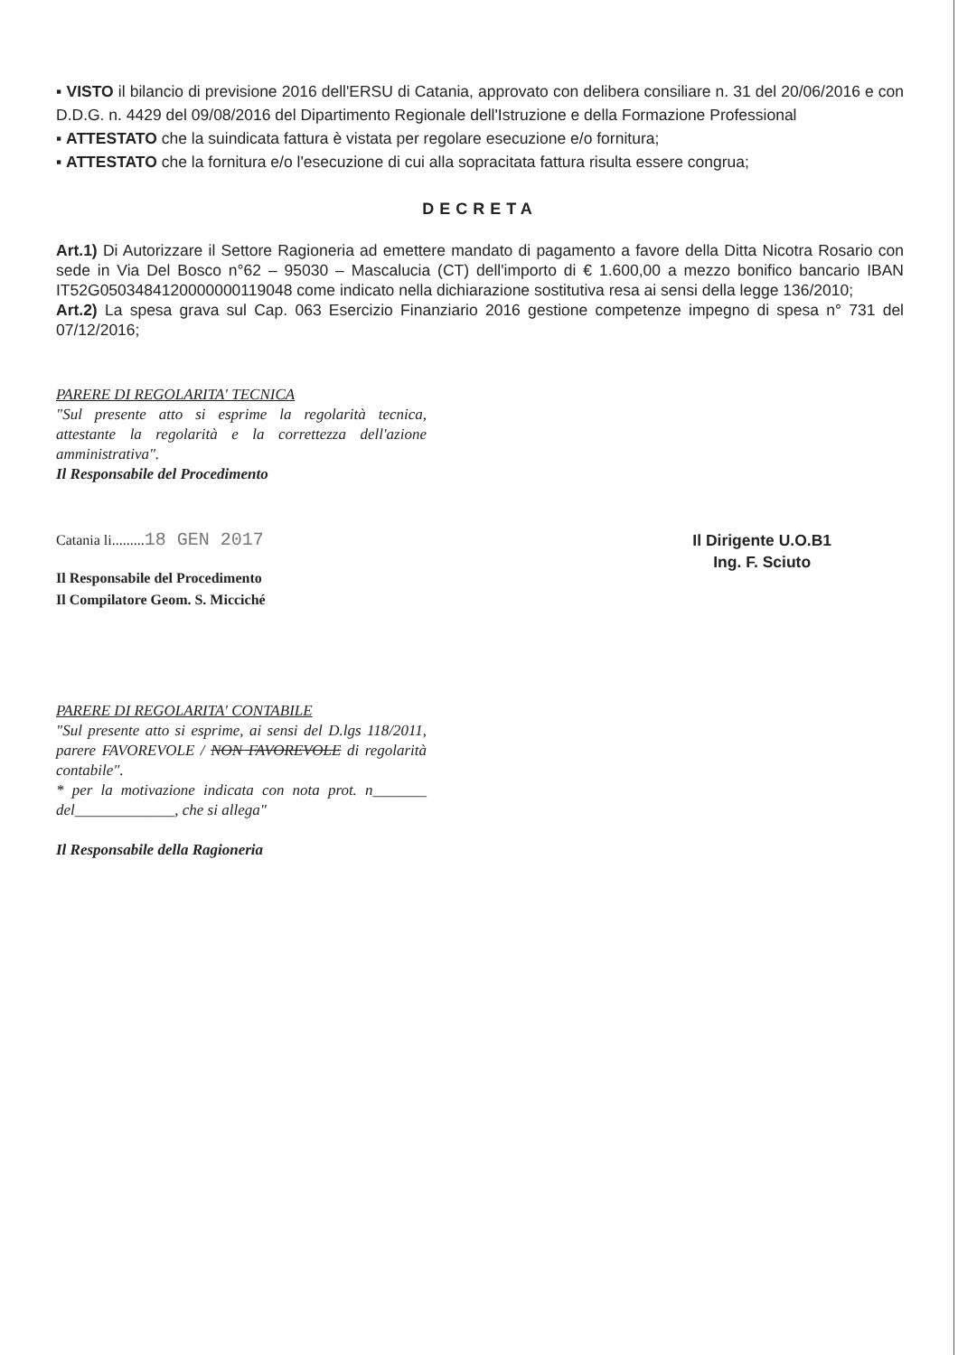▪ VISTO il bilancio di previsione 2016 dell'ERSU di Catania, approvato con delibera consiliare n. 31 del 20/06/2016 e con D.D.G. n. 4429 del 09/08/2016 del Dipartimento Regionale dell'Istruzione e della Formazione Professional
▪ ATTESTATO che la suindicata fattura è vistata per regolare esecuzione e/o fornitura;
▪ ATTESTATO che la fornitura e/o l'esecuzione di cui alla sopracitata fattura risulta essere congrua;
DECRETA
Art.1) Di Autorizzare il Settore Ragioneria ad emettere mandato di pagamento a favore della Ditta Nicotra Rosario con sede in Via Del Bosco n°62 – 95030 – Mascalucia (CT) dell'importo di € 1.600,00 a mezzo bonifico bancario IBAN IT52G0503484120000000119048 come indicato nella dichiarazione sostitutiva resa ai sensi della legge 136/2010;
Art.2) La spesa grava sul Cap. 063 Esercizio Finanziario 2016 gestione competenze impegno di spesa n° 731 del 07/12/2016;
PARERE DI REGOLARITA' TECNICA
"Sul presente atto si esprime la regolarità tecnica, attestante la regolarità e la correttezza dell'azione amministrativa".
Il Responsabile del Procedimento
Catania li.........18 GEN 2017
Il Responsabile del Procedimento
Il Compilatore Geom. S. Micciché
Il Dirigente U.O.B1
Ing. F. Sciuto
PARERE DI REGOLARITA' CONTABILE
"Sul presente atto si esprime, ai sensi del D.lgs 118/2011, parere FAVOREVOLE / NON FAVOREVOLE di regolarità contabile".
* per la motivazione indicata con nota prot. n_______ del_____________, che si allega"
Il Responsabile della Ragioneria